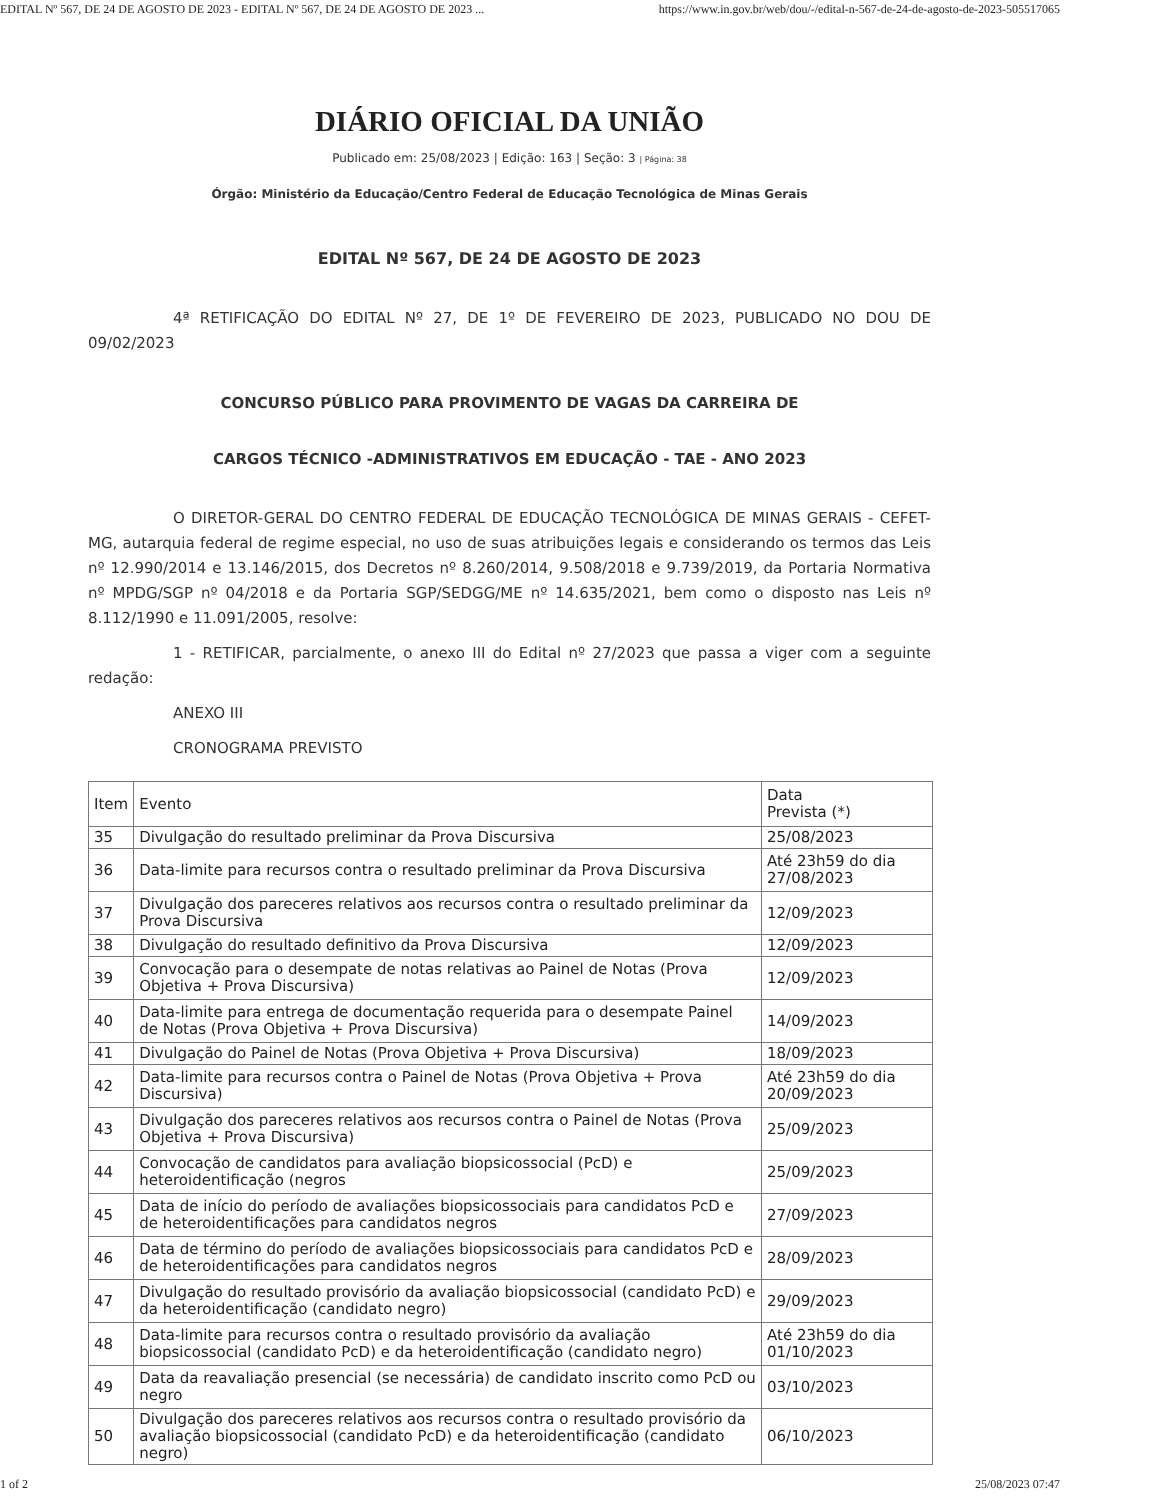EDITAL Nº 567, DE 24 DE AGOSTO DE 2023 - EDITAL Nº 567, DE 24 DE AGOSTO DE 2023 ... https://www.in.gov.br/web/dou/-/edital-n-567-de-24-de-agosto-de-2023-505517065
DIÁRIO OFICIAL DA UNIÃO
Publicado em: 25/08/2023 | Edição: 163 | Seção: 3 | Página: 38
Órgão: Ministério da Educação/Centro Federal de Educação Tecnológica de Minas Gerais
EDITAL Nº 567, DE 24 DE AGOSTO DE 2023
4ª RETIFICAÇÃO DO EDITAL Nº 27, DE 1º DE FEVEREIRO DE 2023, PUBLICADO NO DOU DE 09/02/2023
CONCURSO PÚBLICO PARA PROVIMENTO DE VAGAS DA CARREIRA DE
CARGOS TÉCNICO -ADMINISTRATIVOS EM EDUCAÇÃO - TAE - ANO 2023
O DIRETOR-GERAL DO CENTRO FEDERAL DE EDUCAÇÃO TECNOLÓGICA DE MINAS GERAIS - CEFET-MG, autarquia federal de regime especial, no uso de suas atribuições legais e considerando os termos das Leis nº 12.990/2014 e 13.146/2015, dos Decretos nº 8.260/2014, 9.508/2018 e 9.739/2019, da Portaria Normativa nº MPDG/SGP nº 04/2018 e da Portaria SGP/SEDGG/ME nº 14.635/2021, bem como o disposto nas Leis nº 8.112/1990 e 11.091/2005, resolve:
1 - RETIFICAR, parcialmente, o anexo III do Edital nº 27/2023 que passa a viger com a seguinte redação:
ANEXO III
CRONOGRAMA PREVISTO
| Item | Evento | Data Prevista (*) |
| 35 | Divulgação do resultado preliminar da Prova Discursiva | 25/08/2023 |
| 36 | Data-limite para recursos contra o resultado preliminar da Prova Discursiva | Até 23h59 do dia 27/08/2023 |
| 37 | Divulgação dos pareceres relativos aos recursos contra o resultado preliminar da Prova Discursiva | 12/09/2023 |
| 38 | Divulgação do resultado definitivo da Prova Discursiva | 12/09/2023 |
| 39 | Convocação para o desempate de notas relativas ao Painel de Notas (Prova Objetiva + Prova Discursiva) | 12/09/2023 |
| 40 | Data-limite para entrega de documentação requerida para o desempate Painel de Notas (Prova Objetiva + Prova Discursiva) | 14/09/2023 |
| 41 | Divulgação do Painel de Notas (Prova Objetiva + Prova Discursiva) | 18/09/2023 |
| 42 | Data-limite para recursos contra o Painel de Notas (Prova Objetiva + Prova Discursiva) | Até 23h59 do dia 20/09/2023 |
| 43 | Divulgação dos pareceres relativos aos recursos contra o Painel de Notas (Prova Objetiva + Prova Discursiva) | 25/09/2023 |
| 44 | Convocação de candidatos para avaliação biopsicossocial (PcD) e heteroidentificação (negros | 25/09/2023 |
| 45 | Data de início do período de avaliações biopsicossociais para candidatos PcD e de heteroidentificações para candidatos negros | 27/09/2023 |
| 46 | Data de término do período de avaliações biopsicossociais para candidatos PcD e de heteroidentificações para candidatos negros | 28/09/2023 |
| 47 | Divulgação do resultado provisório da avaliação biopsicossocial (candidato PcD) e da heteroidentificação (candidato negro) | 29/09/2023 |
| 48 | Data-limite para recursos contra o resultado provisório da avaliação biopsicossocial (candidato PcD) e da heteroidentificação (candidato negro) | Até 23h59 do dia 01/10/2023 |
| 49 | Data da reavaliação presencial (se necessária) de candidato inscrito como PcD ou negro | 03/10/2023 |
| 50 | Divulgação dos pareceres relativos aos recursos contra o resultado provisório da avaliação biopsicossocial (candidato PcD) e da heteroidentificação (candidato negro) | 06/10/2023 |
1 of 2 25/08/2023 07:47